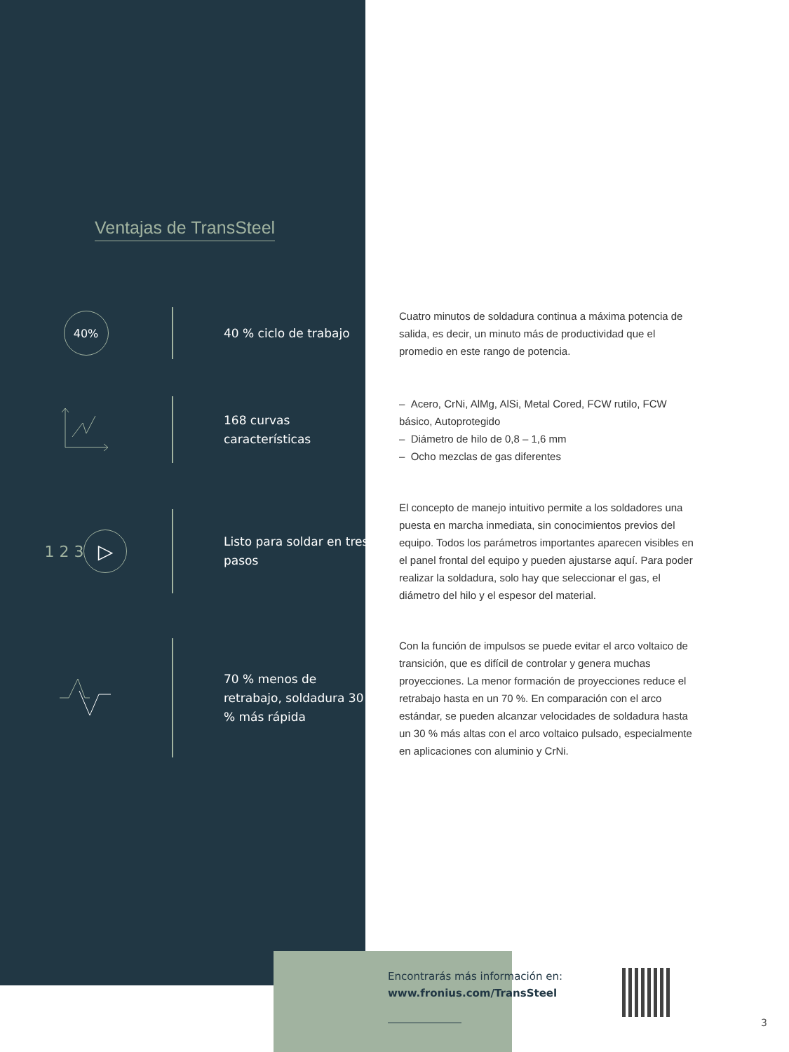Ventajas de TransSteel
40%
40 % ciclo de trabajo
Cuatro minutos de soldadura continua a máxima potencia de salida, es decir, un minuto más de productividad que el promedio en este rango de potencia.
168 curvas características
– Acero, CrNi, AlMg, AlSi, Metal Cored, FCW rutilo, FCW básico, Autoprotegido
– Diámetro de hilo de 0,8 – 1,6 mm
– Ocho mezclas de gas diferentes
1 2 3 ▷
Listo para soldar en tres pasos
El concepto de manejo intuitivo permite a los soldadores una puesta en marcha inmediata, sin conocimientos previos del equipo. Todos los parámetros importantes aparecen visibles en el panel frontal del equipo y pueden ajustarse aquí. Para poder realizar la soldadura, solo hay que seleccionar el gas, el diámetro del hilo y el espesor del material.
70 % menos de retrabajo, soldadura 30 % más rápida
Con la función de impulsos se puede evitar el arco voltaico de transición, que es difícil de controlar y genera muchas proyecciones. La menor formación de proyecciones reduce el retrabajo hasta en un 70 %. En comparación con el arco estándar, se pueden alcanzar velocidades de soldadura hasta un 30 % más altas con el arco voltaico pulsado, especialmente en aplicaciones con aluminio y CrNi.
Encontrarás más información en:
www.fronius.com/TransSteel
3